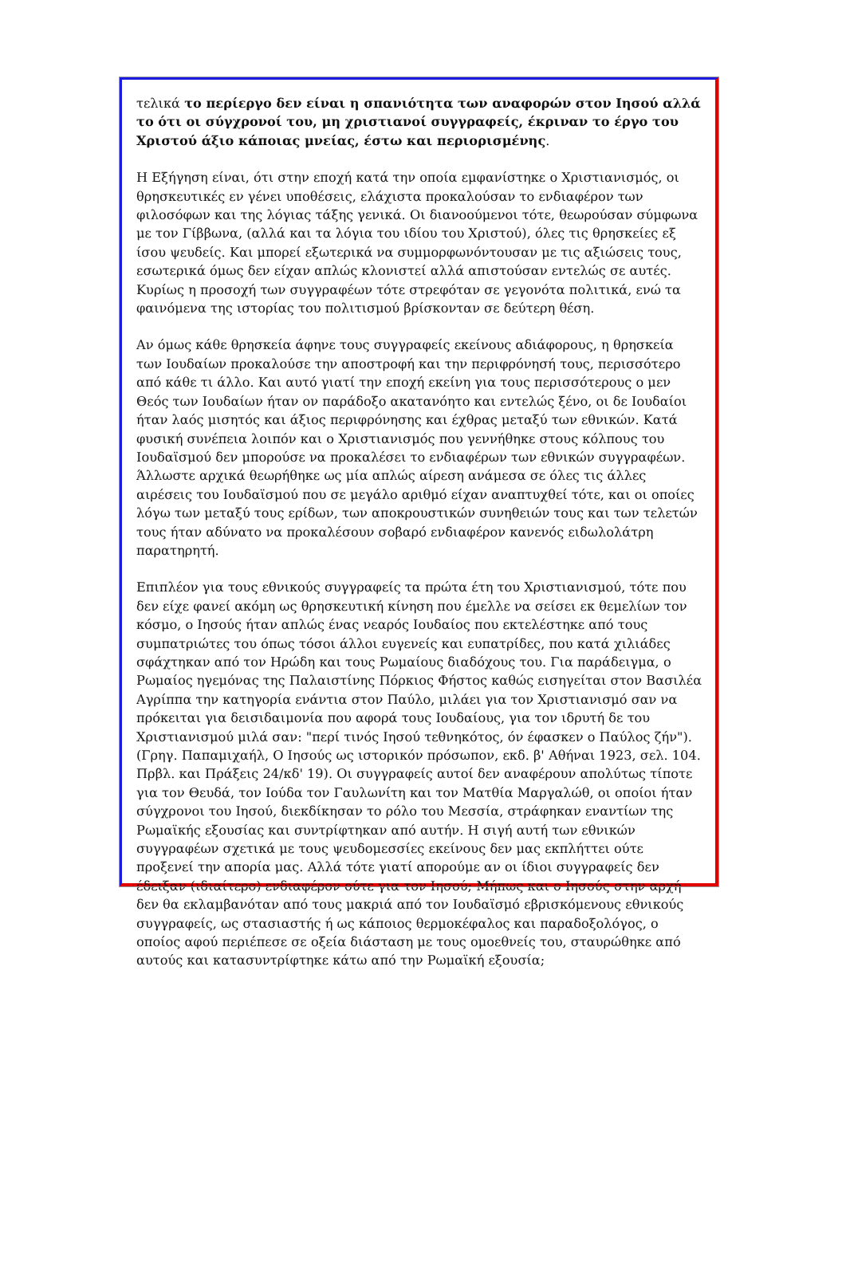τελικά το περίεργο δεν είναι η σπανιότητα των αναφορών στον Ιησού αλλά το ότι οι σύγχρονοί του, μη χριστιανοί συγγραφείς, έκριναν το έργο του Χριστού άξιο κάποιας μνείας, έστω και περιορισμένης.
Η Εξήγηση είναι, ότι στην εποχή κατά την οποία εμφανίστηκε ο Χριστιανισμός, οι θρησκευτικές εν γένει υποθέσεις, ελάχιστα προκαλούσαν το ενδιαφέρον των φιλοσόφων και της λόγιας τάξης γενικά. Οι διανοούμενοι τότε, θεωρούσαν σύμφωνα με τον Γίββωνα, (αλλά και τα λόγια του ιδίου του Χριστού), όλες τις θρησκείες εξ ίσου ψευδείς. Και μπορεί εξωτερικά να συμμορφωνόντουσαν με τις αξιώσεις τους, εσωτερικά όμως δεν είχαν απλώς κλονιστεί αλλά απιστούσαν εντελώς σε αυτές. Κυρίως η προσοχή των συγγραφέων τότε στρεφόταν σε γεγονότα πολιτικά, ενώ τα φαινόμενα της ιστορίας του πολιτισμού βρίσκονταν σε δεύτερη θέση.
Αν όμως κάθε θρησκεία άφηνε τους συγγραφείς εκείνους αδιάφορους, η θρησκεία των Ιουδαίων προκαλούσε την αποστροφή και την περιφρόνησή τους, περισσότερο από κάθε τι άλλο. Και αυτό γιατί την εποχή εκείνη για τους περισσότερους ο μεν Θεός των Ιουδαίων ήταν ον παράδοξο ακατανόητο και εντελώς ξένο, οι δε Ιουδαίοι ήταν λαός μισητός και άξιος περιφρόνησης και έχθρας μεταξύ των εθνικών. Κατά φυσική συνέπεια λοιπόν και ο Χριστιανισμός που γεννήθηκε στους κόλπους του Ιουδαϊσμού δεν μπορούσε να προκαλέσει το ενδιαφέρων των εθνικών συγγραφέων. Άλλωστε αρχικά θεωρήθηκε ως μία απλώς αίρεση ανάμεσα σε όλες τις άλλες αιρέσεις του Ιουδαϊσμού που σε μεγάλο αριθμό είχαν αναπτυχθεί τότε, και οι οποίες λόγω των μεταξύ τους ερίδων, των αποκρουστικών συνηθειών τους και των τελετών τους ήταν αδύνατο να προκαλέσουν σοβαρό ενδιαφέρον κανενός ειδωλολάτρη παρατηρητή.
Επιπλέον για τους εθνικούς συγγραφείς τα πρώτα έτη του Χριστιανισμού, τότε που δεν είχε φανεί ακόμη ως θρησκευτική κίνηση που έμελλε να σείσει εκ θεμελίων τον κόσμο, ο Ιησούς ήταν απλώς ένας νεαρός Ιουδαίος που εκτελέστηκε από τους συμπατριώτες του όπως τόσοι άλλοι ευγενείς και ευπατρίδες, που κατά χιλιάδες σφάχτηκαν από τον Ηρώδη και τους Ρωμαίους διαδόχους του. Για παράδειγμα, ο Ρωμαίος ηγεμόνας της Παλαιστίνης Πόρκιος Φήστος καθώς εισηγείται στον Βασιλέα Αγρίππα την κατηγορία ενάντια στον Παύλο, μιλάει για τον Χριστιανισμό σαν να πρόκειται για δεισιδαιμονία που αφορά τους Ιουδαίους, για τον ιδρυτή δε του Χριστιανισμού μιλά σαν: "περί τινός Ιησού τεθνηκότος, όν έφασκεν ο Παύλος ζήν"). (Γρηγ. Παπαμιχαήλ, Ο Ιησούς ως ιστορικόν πρόσωπον, εκδ. β' Αθήναι 1923, σελ. 104. Πρβλ. και Πράξεις 24/κδ' 19). Οι συγγραφείς αυτοί δεν αναφέρουν απολύτως τίποτε για τον Θευδά, τον Ιούδα τον Γαυλωνίτη και τον Ματθία Μαργαλώθ, οι οποίοι ήταν σύγχρονοι του Ιησού, διεκδίκησαν το ρόλο του Μεσσία, στράφηκαν εναντίων της Ρωμαϊκής εξουσίας και συντρίφτηκαν από αυτήν. Η σιγή αυτή των εθνικών συγγραφέων σχετικά με τους ψευδομεσσίες εκείνους δεν μας εκπλήττει ούτε προξενεί την απορία μας. Αλλά τότε γιατί απορούμε αν οι ίδιοι συγγραφείς δεν έδειξαν (ιδιαίτερο) ενδιαφέρον ούτε για τον Ιησού; Μήπως και ο Ιησούς στην αρχή δεν θα εκλαμβανόταν από τους μακριά από τον Ιουδαϊσμό εβρισκόμενους εθνικούς συγγραφείς, ως στασιαστής ή ως κάποιος θερμοκέφαλος και παραδοξολόγος, ο οποίος αφού περιέπεσε σε οξεία διάσταση με τους ομοεθνείς του, σταυρώθηκε από αυτούς και κατασυντρίφτηκε κάτω από την Ρωμαϊκή εξουσία;